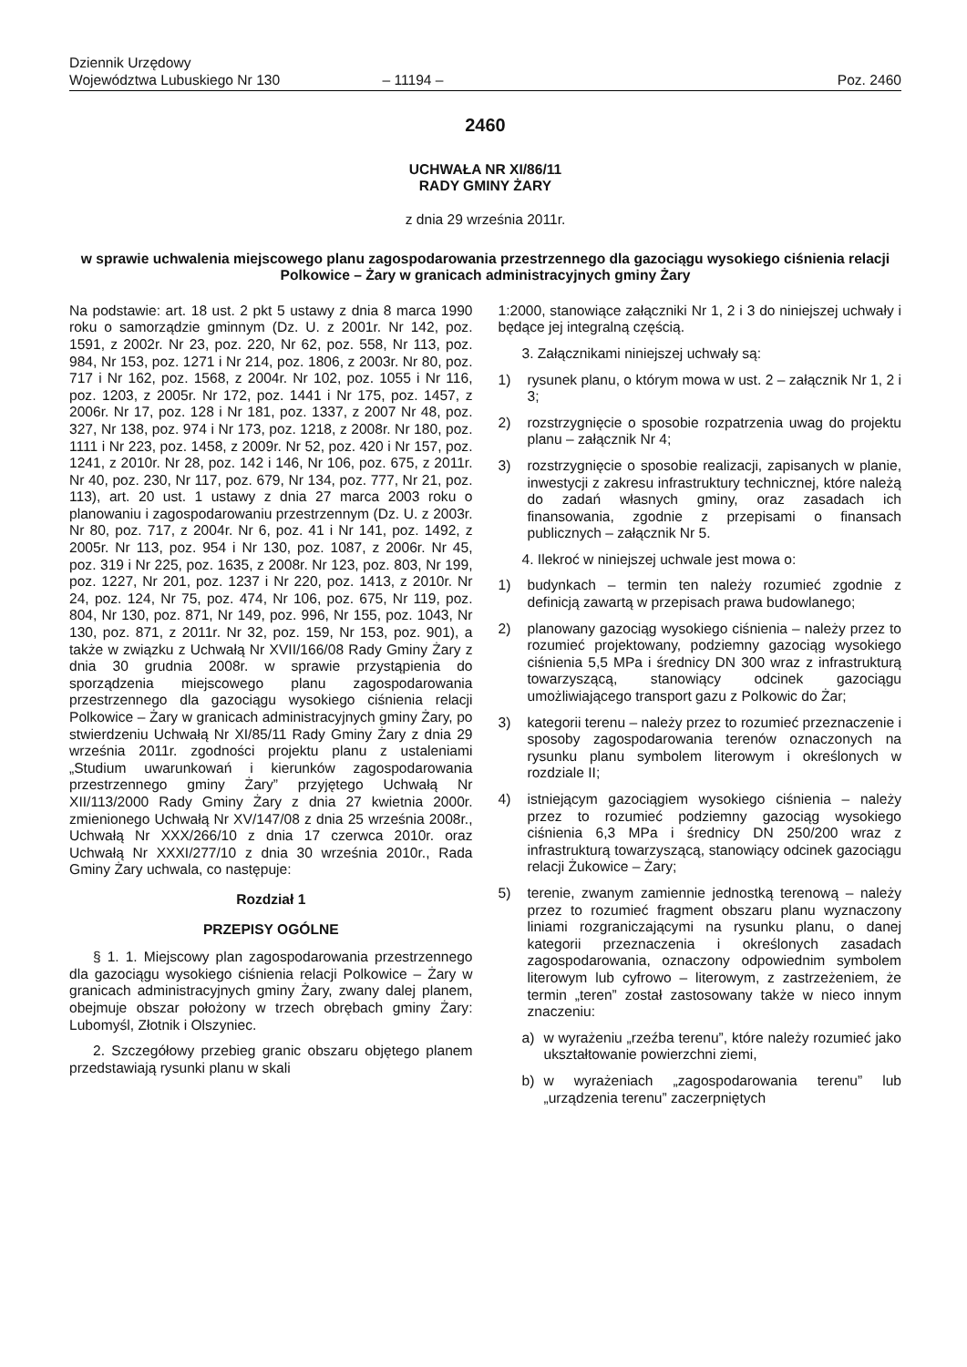Dziennik Urzędowy
Województwa Lubuskiego Nr 130
– 11194 –
Poz. 2460
2460
UCHWAŁA NR XI/86/11
RADY GMINY ŻARY
z dnia 29 września 2011r.
w sprawie uchwalenia miejscowego planu zagospodarowania przestrzennego dla gazociągu wysokiego ciśnienia relacji Polkowice – Żary w granicach administracyjnych gminy Żary
Na podstawie: art. 18 ust. 2 pkt 5 ustawy z dnia 8 marca 1990 roku o samorządzie gminnym (Dz. U. z 2001r. Nr 142, poz. 1591, z 2002r. Nr 23, poz. 220, Nr 62, poz. 558, Nr 113, poz. 984, Nr 153, poz. 1271 i Nr 214, poz. 1806, z 2003r. Nr 80, poz. 717 i Nr 162, poz. 1568, z 2004r. Nr 102, poz. 1055 i Nr 116, poz. 1203, z 2005r. Nr 172, poz. 1441 i Nr 175, poz. 1457, z 2006r. Nr 17, poz. 128 i Nr 181, poz. 1337, z 2007 Nr 48, poz. 327, Nr 138, poz. 974 i Nr 173, poz. 1218, z 2008r. Nr 180, poz. 1111 i Nr 223, poz. 1458, z 2009r. Nr 52, poz. 420 i Nr 157, poz. 1241, z 2010r. Nr 28, poz. 142 i 146, Nr 106, poz. 675, z 2011r. Nr 40, poz. 230, Nr 117, poz. 679, Nr 134, poz. 777, Nr 21, poz. 113), art. 20 ust. 1 ustawy z dnia 27 marca 2003 roku o planowaniu i zagospodarowaniu przestrzennym (Dz. U. z 2003r. Nr 80, poz. 717, z 2004r. Nr 6, poz. 41 i Nr 141, poz. 1492, z 2005r. Nr 113, poz. 954 i Nr 130, poz. 1087, z 2006r. Nr 45, poz. 319 i Nr 225, poz. 1635, z 2008r. Nr 123, poz. 803, Nr 199, poz. 1227, Nr 201, poz. 1237 i Nr 220, poz. 1413, z 2010r. Nr 24, poz. 124, Nr 75, poz. 474, Nr 106, poz. 675, Nr 119, poz. 804, Nr 130, poz. 871, Nr 149, poz. 996, Nr 155, poz. 1043, Nr 130, poz. 871, z 2011r. Nr 32, poz. 159, Nr 153, poz. 901), a także w związku z Uchwałą Nr XVII/166/08 Rady Gminy Żary z dnia 30 grudnia 2008r. w sprawie przystąpienia do sporządzenia miejscowego planu zagospodarowania przestrzennego dla gazociągu wysokiego ciśnienia relacji Polkowice – Żary w granicach administracyjnych gminy Żary, po stwierdzeniu Uchwałą Nr XI/85/11 Rady Gminy Żary z dnia 29 września 2011r. zgodności projektu planu z ustaleniami „Studium uwarunkowań i kierunków zagospodarowania przestrzennego gminy Żary” przyjętego Uchwałą Nr XII/113/2000 Rady Gminy Żary z dnia 27 kwietnia 2000r. zmienionego Uchwałą Nr XV/147/08 z dnia 25 września 2008r., Uchwałą Nr XXX/266/10 z dnia 17 czerwca 2010r. oraz Uchwałą Nr XXXI/277/10 z dnia 30 września 2010r., Rada Gminy Żary uchwala, co następuje:
Rozdział 1
PRZEPISY OGÓLNE
§ 1. 1. Miejscowy plan zagospodarowania przestrzennego dla gazociągu wysokiego ciśnienia relacji Polkowice – Żary w granicach administracyjnych gminy Żary, zwany dalej planem, obejmuje obszar położony w trzech obrębach gminy Żary: Lubomyśl, Złotnik i Olszyniec.
2. Szczegółowy przebieg granic obszaru objętego planem przedstawiają rysunki planu w skali
1:2000, stanowiące załączniki Nr 1, 2 i 3 do niniejszej uchwały i będące jej integralną częścią.
3. Załącznikami niniejszej uchwały są:
1) rysunek planu, o którym mowa w ust. 2 – załącznik Nr 1, 2 i 3;
2) rozstrzygnięcie o sposobie rozpatrzenia uwag do projektu planu – załącznik Nr 4;
3) rozstrzygnięcie o sposobie realizacji, zapisanych w planie, inwestycji z zakresu infrastruktury technicznej, które należą do zadań własnych gminy, oraz zasadach ich finansowania, zgodnie z przepisami o finansach publicznych – załącznik Nr 5.
4. Ilekroć w niniejszej uchwale jest mowa o:
1) budynkach – termin ten należy rozumieć zgodnie z definicją zawartą w przepisach prawa budowlanego;
2) planowany gazociąg wysokiego ciśnienia – należy przez to rozumieć projektowany, podziemny gazociąg wysokiego ciśnienia 5,5 MPa i średnicy DN 300 wraz z infrastrukturą towarzyszącą, stanowiący odcinek gazociągu umożliwiającego transport gazu z Polkowic do Żar;
3) kategorii terenu – należy przez to rozumieć przeznaczenie i sposoby zagospodarowania terenów oznaczonych na rysunku planu symbolem literowym i określonych w rozdziale II;
4) istniejącym gazociągiem wysokiego ciśnienia – należy przez to rozumieć podziemny gazociąg wysokiego ciśnienia 6,3 MPa i średnicy DN 250/200 wraz z infrastrukturą towarzyszącą, stanowiący odcinek gazociągu relacji Żukowice – Żary;
5) terenie, zwanym zamiennie jednostką terenową – należy przez to rozumieć fragment obszaru planu wyznaczony liniami rozgraniczającymi na rysunku planu, o danej kategorii przeznaczenia i określonych zasadach zagospodarowania, oznaczony odpowiednim symbolem literowym lub cyfrowo – literowym, z zastrzeżeniem, że termin „teren” został zastosowany także w nieco innym znaczeniu:
a) w wyrażeniu „rzeźba terenu”, które należy rozumieć jako ukształtowanie powierzchni ziemi,
b) w wyrażeniach „zagospodarowania terenu” lub „urządzenia terenu” zaczerpniętych